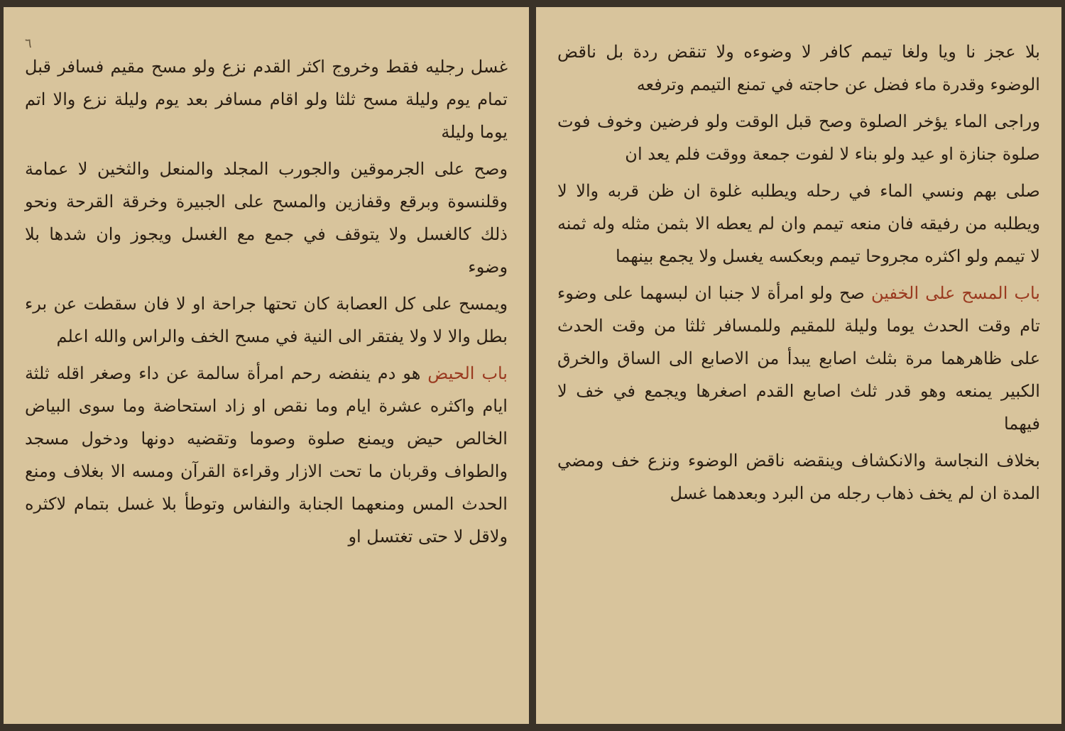٦
غسل رجليه فقط وخروج اكثر القدم نزع ولو مسح مقيم فسافر قبل تمام يوم وليلة مسح ثلثا ولو اقام مسافر بعد يوم وليلة نزع والا اتم يوما وليلة
وصح على الجرموقين والجورب المجلد والمنعل والثخين لا عمامة وقلنسوة وبرقع وقفازين والمسح على الجبيرة وخرقة القرحة ونحو ذلك كالغسل ولا يتوقف في جمع مع الغسل ويجوز وان شدها بلا وضوء
ويمسح على كل العصابة كان تحتها جراحة او لا فان سقطت عن برء بطل والا لا ولا يفتقر الى النية في مسح الخف والراس والله اعلم
باب الحيض هو دم ينفضه رحم امرأة سالمة عن داء وصغر اقله ثلثة ايام واكثره عشرة ايام وما نقص او زاد استحاضة وما سوى البياض الخالص حيض ويمنع صلوة وصوما وتقضيه دونها ودخول مسجد والطواف وقربان ما تحت الازار وقراءة القرآن ومسه الا بغلاف ومنع الحدث المس ومنعهما الجنابة والنفاس وتوطأ بلا غسل بتمام لاكثره ولاقل لا حتى تغتسل او
بلا عجز نا ويا ولغا تيمم كافر لا وضوءه ولا تنقض ردة بل ناقض الوضوء وقدرة ماء فضل عن حاجته في تمنع التيمم وترفعه
وراجى الماء يؤخر الصلوة وصح قبل الوقت ولو فرضين وخوف فوت صلوة جنازة او عيد ولو بناء لا لفوت جمعة ووقت فلم يعد ان
صلى بهم ونسي الماء في رحله ويطلبه غلوة ان ظن قربه والا لا ويطلبه من رفيقه فان منعه تيمم وان لم يعطه الا بثمن مثله وله ثمنه لا تيمم ولو اكثره مجروحا تيمم وبعكسه يغسل ولا يجمع بينهما
باب المسح على الخفين صح ولو امرأة لا جنبا ان لبسهما على وضوء تام وقت الحدث يوما وليلة للمقيم وللمسافر ثلثا من وقت الحدث على ظاهرهما مرة بثلث اصابع يبدأ من الاصابع الى الساق والخرق الكبير يمنعه وهو قدر ثلث اصابع القدم اصغرها ويجمع في خف لا فيهما
بخلاف النجاسة والانكشاف وينقضه ناقض الوضوء ونزع خف ومضي المدة ان لم يخف ذهاب رجله من البرد وبعدهما غسل